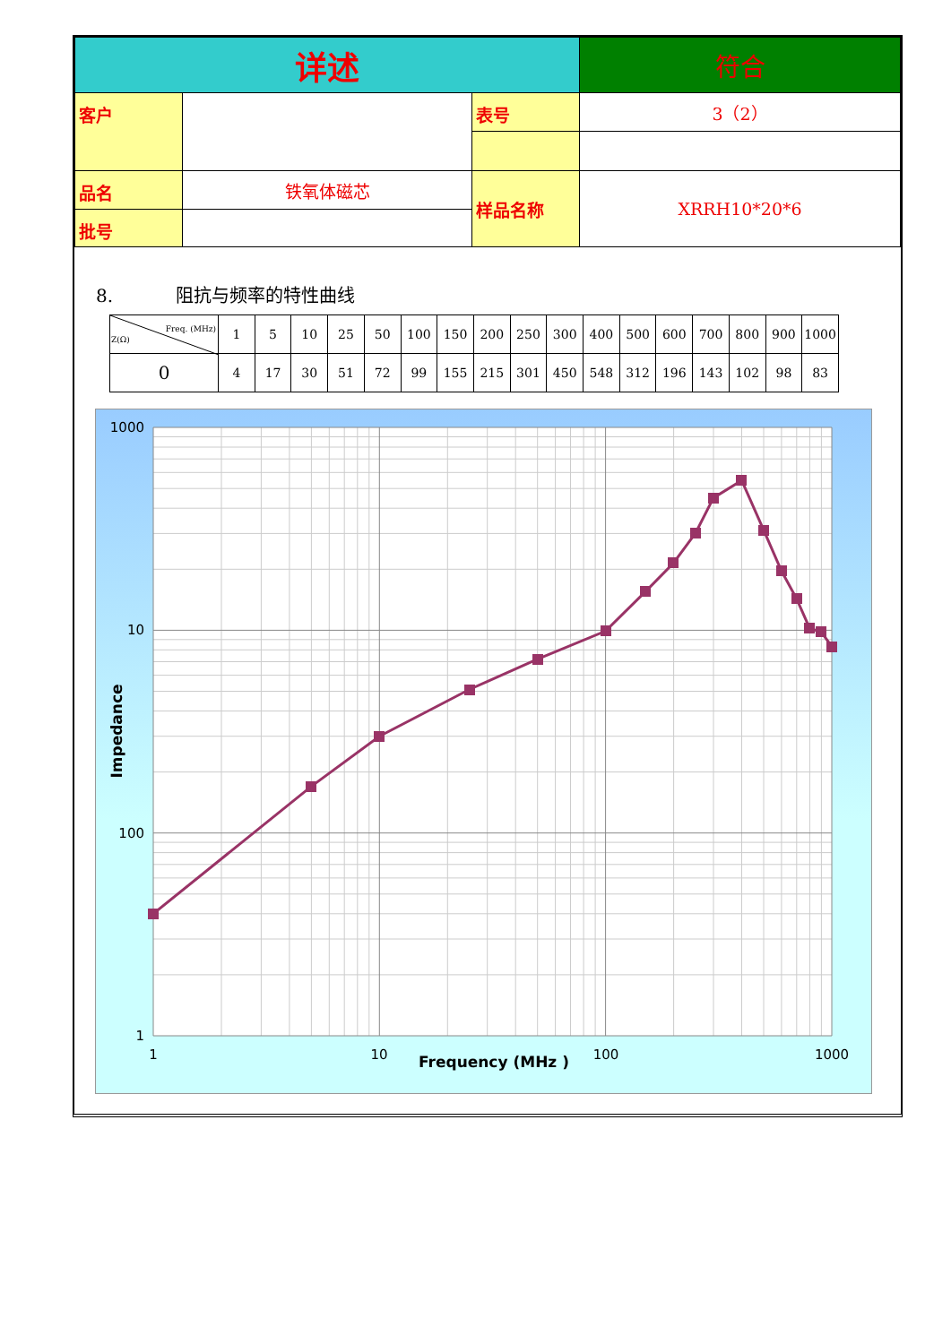| 详述 | | | 符合 |
| 客户 | | 表号 | 3（2） |
| 品名 | 铁氧体磁芯 | 样品名称 | XRRH10*20*6 |
| 批号 | | | |
8. 阻抗与频率的特性曲线
| Freq. (MHz) Z(Ω) | 1 | 5 | 10 | 25 | 50 | 100 | 150 | 200 | 250 | 300 | 400 | 500 | 600 | 700 | 800 | 900 | 1000 |
| --- | --- | --- | --- | --- | --- | --- | --- | --- | --- | --- | --- | --- | --- | --- | --- | --- | --- |
| 0 | 4 | 17 | 30 | 51 | 72 | 99 | 155 | 215 | 301 | 450 | 548 | 312 | 196 | 143 | 102 | 98 | 83 |
1000
100
1
10
1
10
100
1000
Frequency (MHz )
Impedance